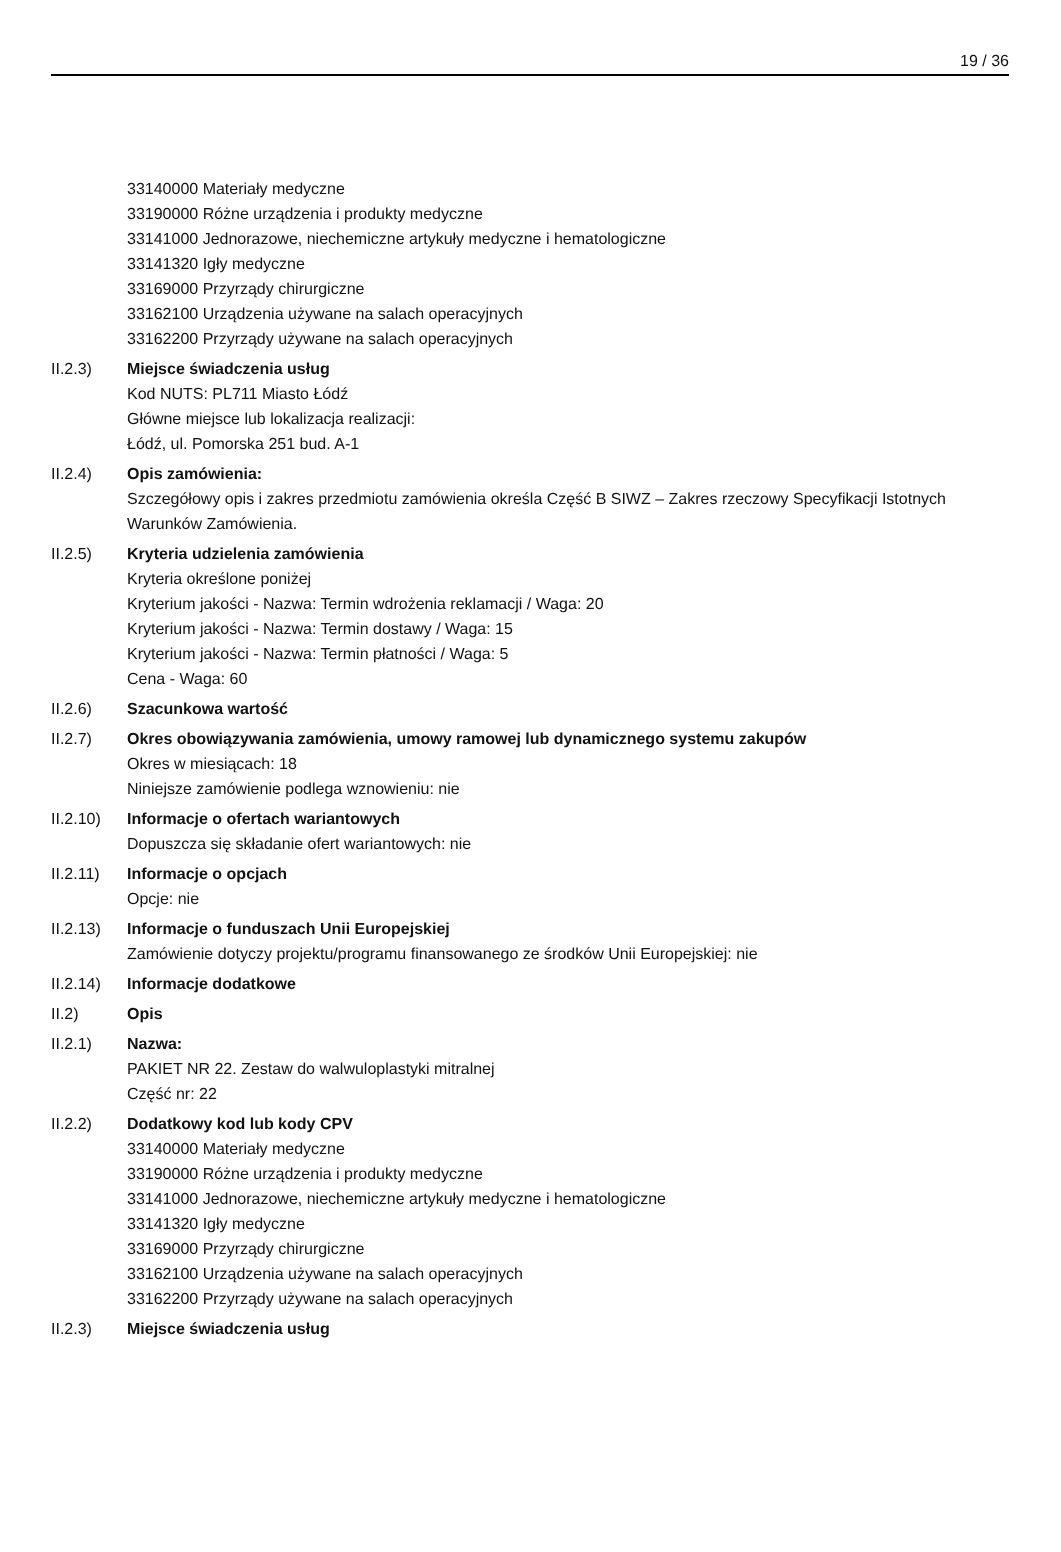19 / 36
33140000 Materiały medyczne
33190000 Różne urządzenia i produkty medyczne
33141000 Jednorazowe, niechemiczne artykuły medyczne i hematologiczne
33141320 Igły medyczne
33169000 Przyrządy chirurgiczne
33162100 Urządzenia używane na salach operacyjnych
33162200 Przyrządy używane na salach operacyjnych
II.2.3) Miejsce świadczenia usług
Kod NUTS: PL711 Miasto Łódź
Główne miejsce lub lokalizacja realizacji:
Łódź, ul. Pomorska 251 bud. A-1
II.2.4) Opis zamówienia:
Szczegółowy opis i zakres przedmiotu zamówienia określa Część B SIWZ – Zakres rzeczowy Specyfikacji Istotnych Warunków Zamówienia.
II.2.5) Kryteria udzielenia zamówienia
Kryteria określone poniżej
Kryterium jakości - Nazwa: Termin wdrożenia reklamacji / Waga: 20
Kryterium jakości - Nazwa: Termin dostawy / Waga: 15
Kryterium jakości - Nazwa: Termin płatności / Waga: 5
Cena - Waga: 60
II.2.6) Szacunkowa wartość
II.2.7) Okres obowiązywania zamówienia, umowy ramowej lub dynamicznego systemu zakupów
Okres w miesiącach: 18
Niniejsze zamówienie podlega wznowieniu: nie
II.2.10)
Informacje o ofertach wariantowych
Dopuszcza się składanie ofert wariantowych: nie
II.2.11)
Informacje o opcjach
Opcje: nie
II.2.13)
Informacje o funduszach Unii Europejskiej
Zamówienie dotyczy projektu/programu finansowanego ze środków Unii Europejskiej: nie
II.2.14)
Informacje dodatkowe
II.2) Opis
II.2.1) Nazwa:
PAKIET NR 22. Zestaw do walwuloplastyki mitralnej
Część nr: 22
II.2.2) Dodatkowy kod lub kody CPV
33140000 Materiały medyczne
33190000 Różne urządzenia i produkty medyczne
33141000 Jednorazowe, niechemiczne artykuły medyczne i hematologiczne
33141320 Igły medyczne
33169000 Przyrządy chirurgiczne
33162100 Urządzenia używane na salach operacyjnych
33162200 Przyrządy używane na salach operacyjnych
II.2.3) Miejsce świadczenia usług